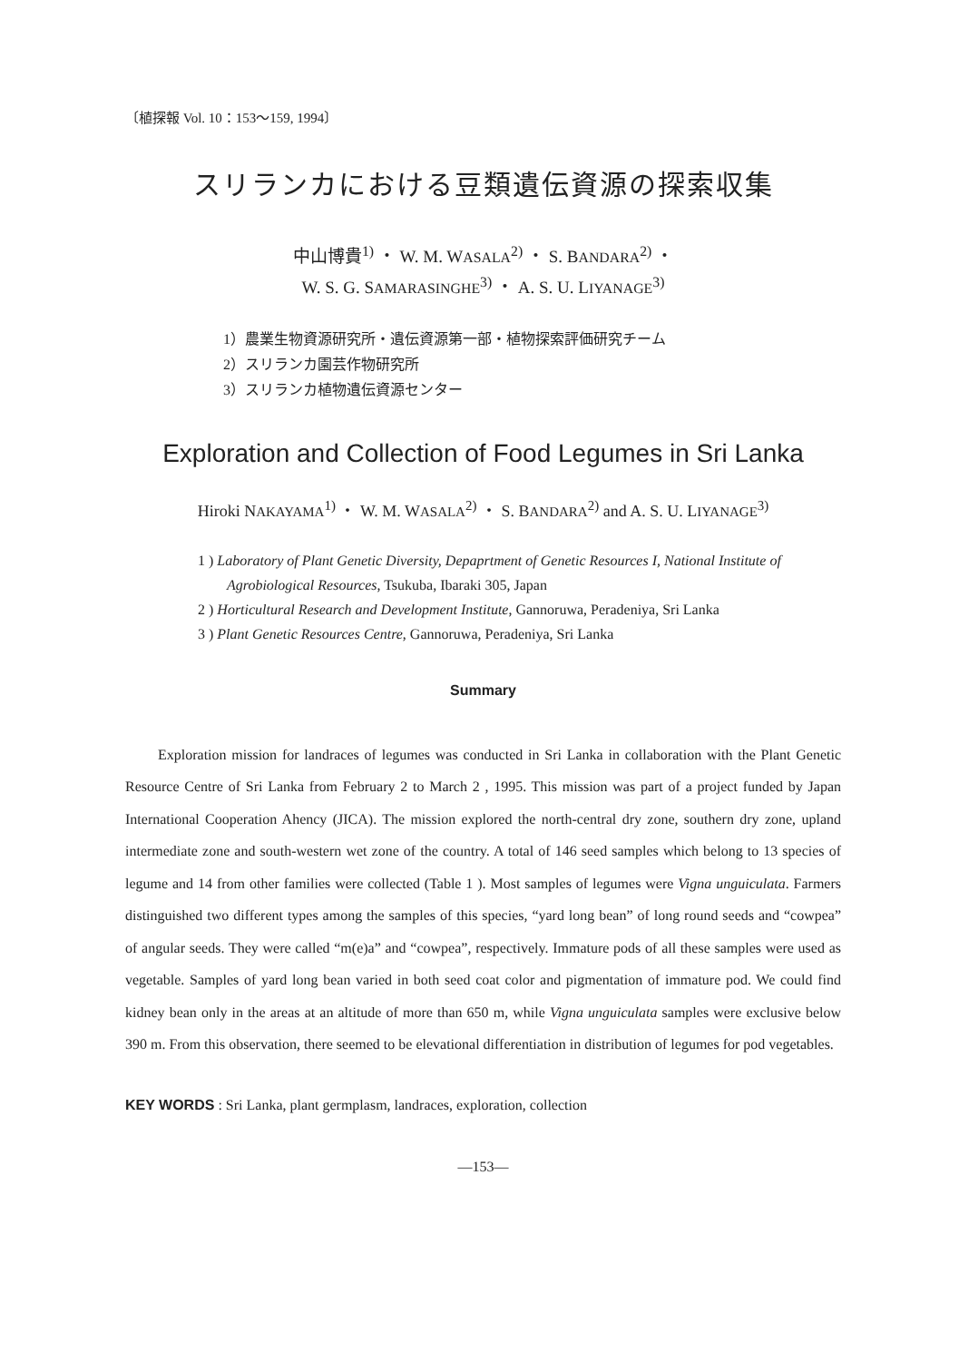〔植探報 Vol. 10：153〜159, 1994〕
スリランカにおける豆類遺伝資源の探索収集
中山博貴<sup>1)</sup> ・ W. M. WASALA<sup>2)</sup> ・ S. BANDARA<sup>2)</sup> ・
W. S. G. SAMARASINGHE<sup>3)</sup> ・ A. S. U. LIYANAGE<sup>3)</sup>
1）農業生物資源研究所・遺伝資源第一部・植物探索評価研究チーム
2）スリランカ園芸作物研究所
3）スリランカ植物遺伝資源センター
Exploration and Collection of Food Legumes in Sri Lanka
Hiroki NAKAYAMA<sup>1)</sup> ・ W. M. WASALA<sup>2)</sup> ・ S. BANDARA<sup>2)</sup> and A. S. U. LIYANAGE<sup>3)</sup>
1 ) Laboratory of Plant Genetic Diversity, Depaprtment of Genetic Resources I, National Institute of Agrobiological Resources, Tsukuba, Ibaraki 305, Japan
2 ) Horticultural Research and Development Institute, Gannoruwa, Peradeniya, Sri Lanka
3 ) Plant Genetic Resources Centre, Gannoruwa, Peradeniya, Sri Lanka
Summary
Exploration mission for landraces of legumes was conducted in Sri Lanka in collaboration with the Plant Genetic Resource Centre of Sri Lanka from February 2 to March 2 , 1995. This mission was part of a project funded by Japan International Cooperation Ahency (JICA). The mission explored the north-central dry zone, southern dry zone, upland intermediate zone and south-western wet zone of the country. A total of 146 seed samples which belong to 13 species of legume and 14 from other families were collected (Table 1 ). Most samples of legumes were Vigna unguiculata. Farmers distinguished two different types among the samples of this species, “yard long bean” of long round seeds and “cowpea” of angular seeds. They were called “m(e)a” and “cowpea”, respectively. Immature pods of all these samples were used as vegetable. Samples of yard long bean varied in both seed coat color and pigmentation of immature pod. We could find kidney bean only in the areas at an altitude of more than 650 m, while Vigna unguiculata samples were exclusive below 390 m. From this observation, there seemed to be elevational differentiation in distribution of legumes for pod vegetables.
KEY WORDS : Sri Lanka, plant germplasm, landraces, exploration, collection
—153—